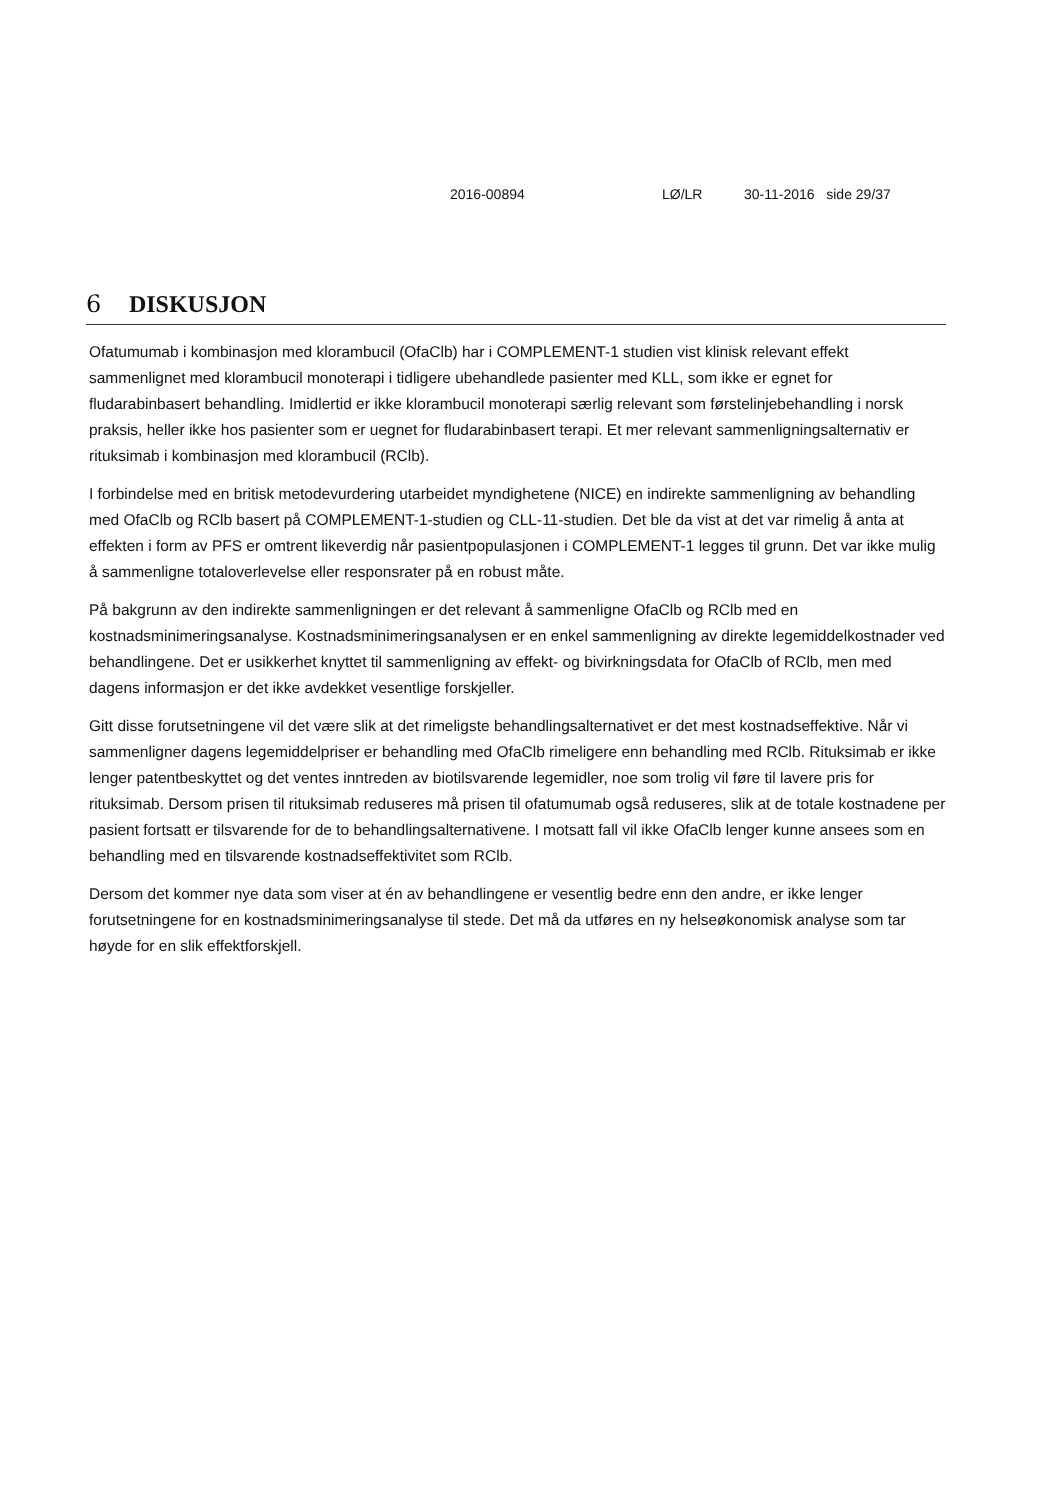2016-00894 LØ/LR 30-11-2016 side 29/37
6 DISKUSJON
Ofatumumab i kombinasjon med klorambucil (OfaClb) har i COMPLEMENT-1 studien vist klinisk relevant effekt sammenlignet med klorambucil monoterapi i tidligere ubehandlede pasienter med KLL, som ikke er egnet for fludarabinbasert behandling. Imidlertid er ikke klorambucil monoterapi særlig relevant som førstelinjebehandling i norsk praksis, heller ikke hos pasienter som er uegnet for fludarabinbasert terapi. Et mer relevant sammenligningsalternativ er rituksimab i kombinasjon med klorambucil (RClb).
I forbindelse med en britisk metodevurdering utarbeidet myndighetene (NICE) en indirekte sammenligning av behandling med OfaClb og RClb basert på COMPLEMENT-1-studien og CLL-11-studien. Det ble da vist at det var rimelig å anta at effekten i form av PFS er omtrent likeverdig når pasientpopulasjonen i COMPLEMENT-1 legges til grunn. Det var ikke mulig å sammenligne totaloverlevelse eller responsrater på en robust måte.
På bakgrunn av den indirekte sammenligningen er det relevant å sammenligne OfaClb og RClb med en kostnadsminimeringsanalyse. Kostnadsminimeringsanalysen er en enkel sammenligning av direkte legemiddelkostnader ved behandlingene. Det er usikkerhet knyttet til sammenligning av effekt- og bivirkningsdata for OfaClb of RClb, men med dagens informasjon er det ikke avdekket vesentlige forskjeller.
Gitt disse forutsetningene vil det være slik at det rimeligste behandlingsalternativet er det mest kostnadseffektive. Når vi sammenligner dagens legemiddelpriser er behandling med OfaClb rimeligere enn behandling med RClb. Rituksimab er ikke lenger patentbeskyttet og det ventes inntreden av biotilsvarende legemidler, noe som trolig vil føre til lavere pris for rituksimab. Dersom prisen til rituksimab reduseres må prisen til ofatumumab også reduseres, slik at de totale kostnadene per pasient fortsatt er tilsvarende for de to behandlingsalternativene. I motsatt fall vil ikke OfaClb lenger kunne ansees som en behandling med en tilsvarende kostnadseffektivitet som RClb.
Dersom det kommer nye data som viser at én av behandlingene er vesentlig bedre enn den andre, er ikke lenger forutsetningene for en kostnadsminimeringsanalyse til stede. Det må da utføres en ny helseøkonomisk analyse som tar høyde for en slik effektforskjell.